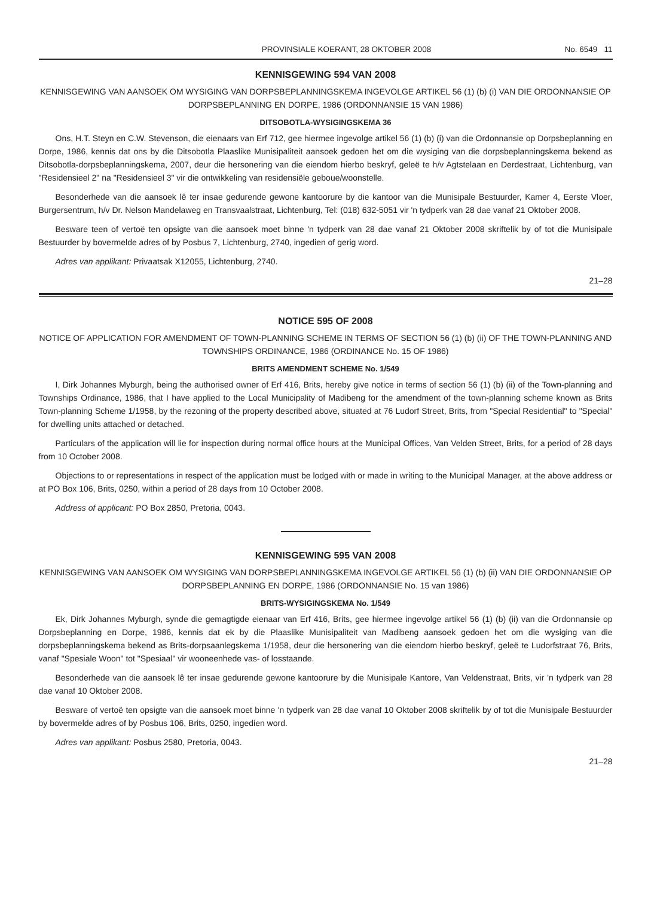PROVINSIALE KOERANT, 28 OKTOBER 2008 No. 6549 11
KENNISGEWING 594 VAN 2008
KENNISGEWING VAN AANSOEK OM WYSIGING VAN DORPSBEPLANNINGSKEMA INGEVOLGE ARTIKEL 56 (1) (b) (i) VAN DIE ORDONNANSIE OP DORPSBEPLANNING EN DORPE, 1986 (ORDONNANSIE 15 VAN 1986)
DITSOBOTLA-WYSIGINGSKEMA 36
Ons, H.T. Steyn en C.W. Stevenson, die eienaars van Erf 712, gee hiermee ingevolge artikel 56 (1) (b) (i) van die Ordonnansie op Dorpsbeplanning en Dorpe, 1986, kennis dat ons by die Ditsobotla Plaaslike Munisipaliteit aansoek gedoen het om die wysiging van die dorpsbeplanningskema bekend as Ditsobotla-dorpsbeplanningskema, 2007, deur die hersonering van die eiendom hierbo beskryf, geleë te h/v Agtstelaan en Derdestraat, Lichtenburg, van "Residensieel 2" na "Residensieel 3" vir die ontwikkeling van residensiële geboue/woonstelle.
Besonderhede van die aansoek lê ter insae gedurende gewone kantoorure by die kantoor van die Munisipale Bestuurder, Kamer 4, Eerste Vloer, Burgersentrum, h/v Dr. Nelson Mandelaweg en Transvaalstraat, Lichtenburg, Tel: (018) 632-5051 vir 'n tydperk van 28 dae vanaf 21 Oktober 2008.
Besware teen of vertoë ten opsigte van die aansoek moet binne 'n tydperk van 28 dae vanaf 21 Oktober 2008 skriftelik by of tot die Munisipale Bestuurder by bovermelde adres of by Posbus 7, Lichtenburg, 2740, ingedien of gerig word.
Adres van applikant: Privaatsak X12055, Lichtenburg, 2740.
21–28
NOTICE 595 OF 2008
NOTICE OF APPLICATION FOR AMENDMENT OF TOWN-PLANNING SCHEME IN TERMS OF SECTION 56 (1) (b) (ii) OF THE TOWN-PLANNING AND TOWNSHIPS ORDINANCE, 1986 (ORDINANCE No. 15 OF 1986)
BRITS AMENDMENT SCHEME No. 1/549
I, Dirk Johannes Myburgh, being the authorised owner of Erf 416, Brits, hereby give notice in terms of section 56 (1) (b) (ii) of the Town-planning and Townships Ordinance, 1986, that I have applied to the Local Municipality of Madibeng for the amendment of the town-planning scheme known as Brits Town-planning Scheme 1/1958, by the rezoning of the property described above, situated at 76 Ludorf Street, Brits, from "Special Residential" to "Special" for dwelling units attached or detached.
Particulars of the application will lie for inspection during normal office hours at the Municipal Offices, Van Velden Street, Brits, for a period of 28 days from 10 October 2008.
Objections to or representations in respect of the application must be lodged with or made in writing to the Municipal Manager, at the above address or at PO Box 106, Brits, 0250, within a period of 28 days from 10 October 2008.
Address of applicant: PO Box 2850, Pretoria, 0043.
KENNISGEWING 595 VAN 2008
KENNISGEWING VAN AANSOEK OM WYSIGING VAN DORPSBEPLANNINGSKEMA INGEVOLGE ARTIKEL 56 (1) (b) (ii) VAN DIE ORDONNANSIE OP DORPSBEPLANNING EN DORPE, 1986 (ORDONNANSIE No. 15 van 1986)
BRITS-WYSIGINGSKEMA No. 1/549
Ek, Dirk Johannes Myburgh, synde die gemagtigde eienaar van Erf 416, Brits, gee hiermee ingevolge artikel 56 (1) (b) (ii) van die Ordonnansie op Dorpsbeplanning en Dorpe, 1986, kennis dat ek by die Plaaslike Munisipaliteit van Madibeng aansoek gedoen het om die wysiging van die dorpsbeplanningskema bekend as Brits-dorpsaanlegskema 1/1958, deur die hersonering van die eiendom hierbo beskryf, geleë te Ludorfstraat 76, Brits, vanaf "Spesiale Woon" tot "Spesiaal" vir wooneenhede vas- of losstaande.
Besonderhede van die aansoek lê ter insae gedurende gewone kantoorure by die Munisipale Kantore, Van Veldenstraat, Brits, vir 'n tydperk van 28 dae vanaf 10 Oktober 2008.
Besware of vertoë ten opsigte van die aansoek moet binne 'n tydperk van 28 dae vanaf 10 Oktober 2008 skriftelik by of tot die Munisipale Bestuurder by bovermelde adres of by Posbus 106, Brits, 0250, ingedien word.
Adres van applikant: Posbus 2580, Pretoria, 0043.
21–28